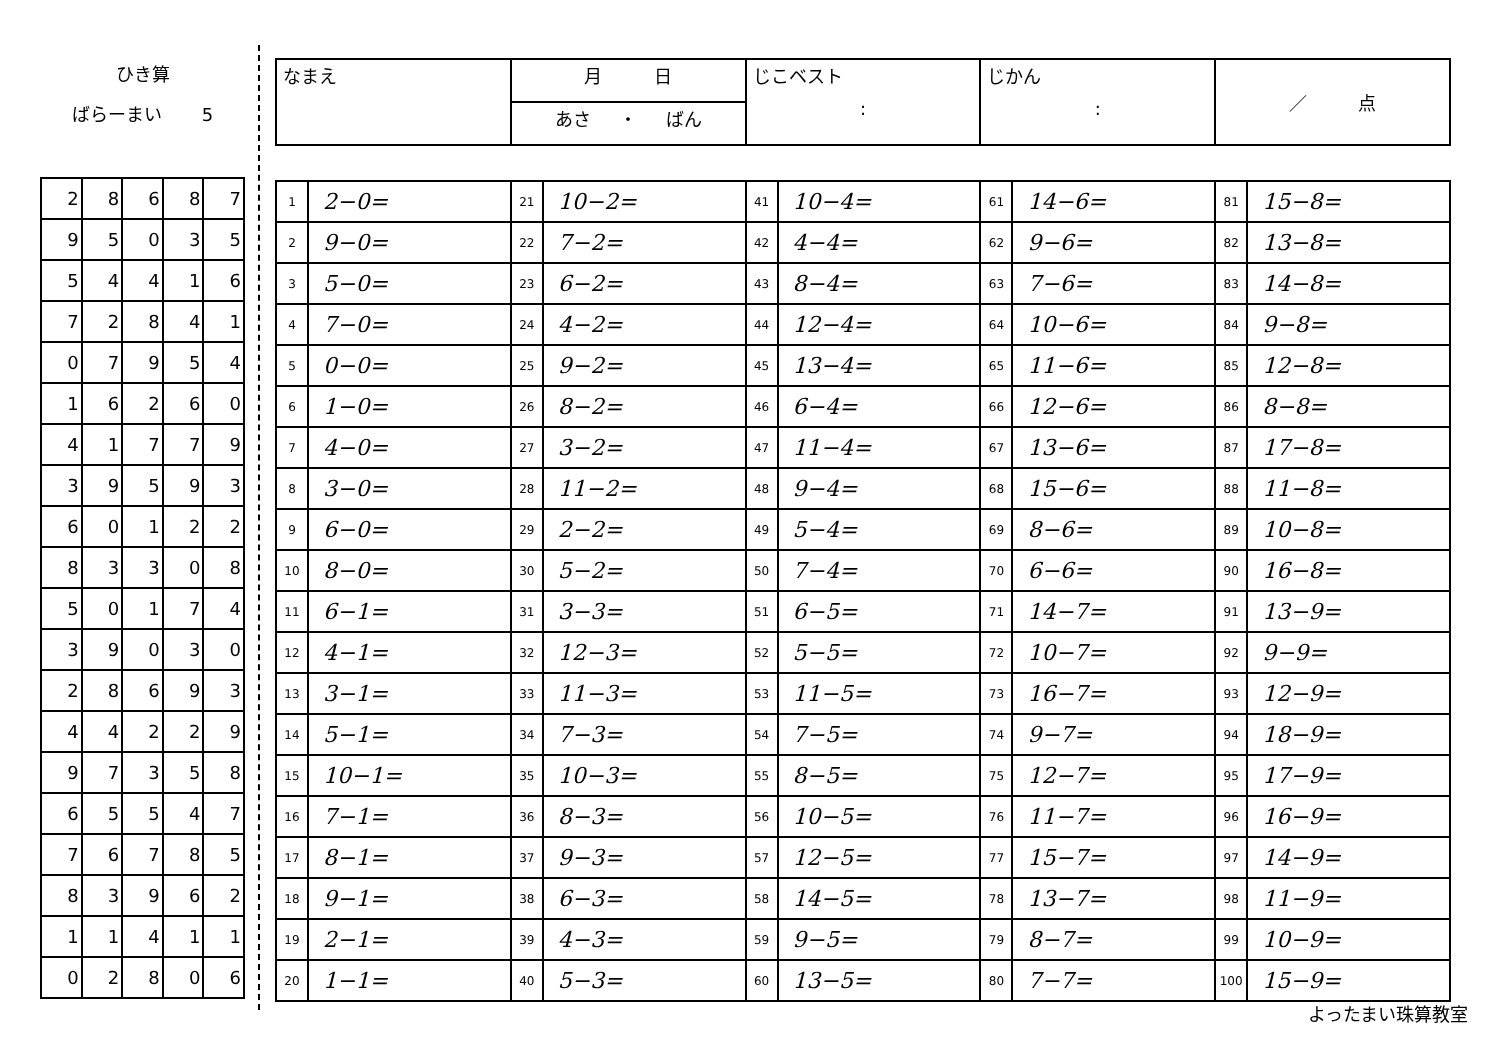ひき算
ばらーまい 5
| 2 | 8 | 6 | 8 | 7 |
| 9 | 5 | 0 | 3 | 5 |
| 5 | 4 | 4 | 1 | 6 |
| 7 | 2 | 8 | 4 | 1 |
| 0 | 7 | 9 | 5 | 4 |
| 1 | 6 | 2 | 6 | 0 |
| 4 | 1 | 7 | 7 | 9 |
| 3 | 9 | 5 | 9 | 3 |
| 6 | 0 | 1 | 2 | 2 |
| 8 | 3 | 3 | 0 | 8 |
| 5 | 0 | 1 | 7 | 4 |
| 3 | 9 | 0 | 3 | 0 |
| 2 | 8 | 6 | 9 | 3 |
| 4 | 4 | 2 | 2 | 9 |
| 9 | 7 | 3 | 5 | 8 |
| 6 | 5 | 5 | 4 | 7 |
| 7 | 6 | 7 | 8 | 5 |
| 8 | 3 | 9 | 6 | 2 |
| 1 | 1 | 4 | 1 | 1 |
| 0 | 2 | 8 | 0 | 6 |
| なまえ | 月 日 | じこベスト : | じかん : | ／ 点 |
| | あさ ・ ばん | | | |
| 1 | 2−0= | 21 | 10−2= | 41 | 10−4= | 61 | 14−6= | 81 | 15−8= |
| 2 | 9−0= | 22 | 7−2= | 42 | 4−4= | 62 | 9−6= | 82 | 13−8= |
| 3 | 5−0= | 23 | 6−2= | 43 | 8−4= | 63 | 7−6= | 83 | 14−8= |
| 4 | 7−0= | 24 | 4−2= | 44 | 12−4= | 64 | 10−6= | 84 | 9−8= |
| 5 | 0−0= | 25 | 9−2= | 45 | 13−4= | 65 | 11−6= | 85 | 12−8= |
| 6 | 1−0= | 26 | 8−2= | 46 | 6−4= | 66 | 12−6= | 86 | 8−8= |
| 7 | 4−0= | 27 | 3−2= | 47 | 11−4= | 67 | 13−6= | 87 | 17−8= |
| 8 | 3−0= | 28 | 11−2= | 48 | 9−4= | 68 | 15−6= | 88 | 11−8= |
| 9 | 6−0= | 29 | 2−2= | 49 | 5−4= | 69 | 8−6= | 89 | 10−8= |
| 10 | 8−0= | 30 | 5−2= | 50 | 7−4= | 70 | 6−6= | 90 | 16−8= |
| 11 | 6−1= | 31 | 3−3= | 51 | 6−5= | 71 | 14−7= | 91 | 13−9= |
| 12 | 4−1= | 32 | 12−3= | 52 | 5−5= | 72 | 10−7= | 92 | 9−9= |
| 13 | 3−1= | 33 | 11−3= | 53 | 11−5= | 73 | 16−7= | 93 | 12−9= |
| 14 | 5−1= | 34 | 7−3= | 54 | 7−5= | 74 | 9−7= | 94 | 18−9= |
| 15 | 10−1= | 35 | 10−3= | 55 | 8−5= | 75 | 12−7= | 95 | 17−9= |
| 16 | 7−1= | 36 | 8−3= | 56 | 10−5= | 76 | 11−7= | 96 | 16−9= |
| 17 | 8−1= | 37 | 9−3= | 57 | 12−5= | 77 | 15−7= | 97 | 14−9= |
| 18 | 9−1= | 38 | 6−3= | 58 | 14−5= | 78 | 13−7= | 98 | 11−9= |
| 19 | 2−1= | 39 | 4−3= | 59 | 9−5= | 79 | 8−7= | 99 | 10−9= |
| 20 | 1−1= | 40 | 5−3= | 60 | 13−5= | 80 | 7−7= | 100 | 15−9= |
よったまい珠算教室